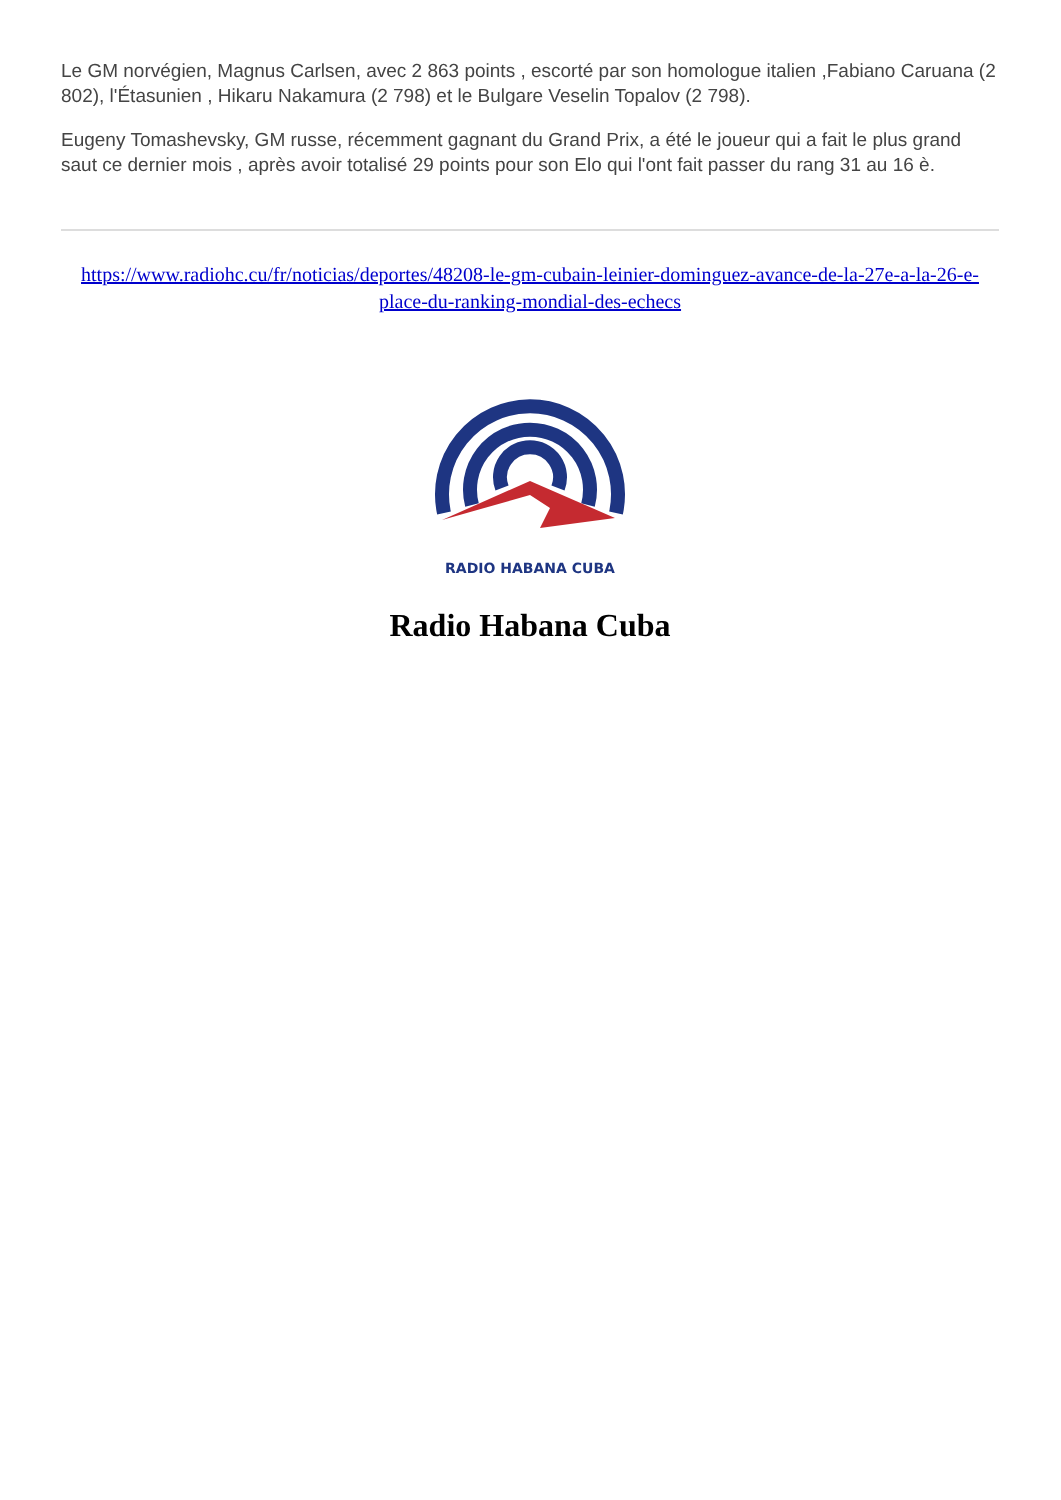Le GM norvégien, Magnus Carlsen, avec 2 863 points , escorté par son homologue italien ,Fabiano Caruana (2 802), l'Étasunien , Hikaru Nakamura (2 798) et le Bulgare Veselin Topalov (2 798).
Eugeny Tomashevsky, GM russe, récemment gagnant du Grand Prix, a été le joueur qui a fait le plus grand saut ce dernier mois , après avoir totalisé 29 points pour son Elo qui l'ont fait passer du rang 31 au 16 è.
https://www.radiohc.cu/fr/noticias/deportes/48208-le-gm-cubain-leinier-dominguez-avance-de-la-27e-a-la-26-e-place-du-ranking-mondial-des-echecs
RADIO HABANA CUBA
Radio Habana Cuba